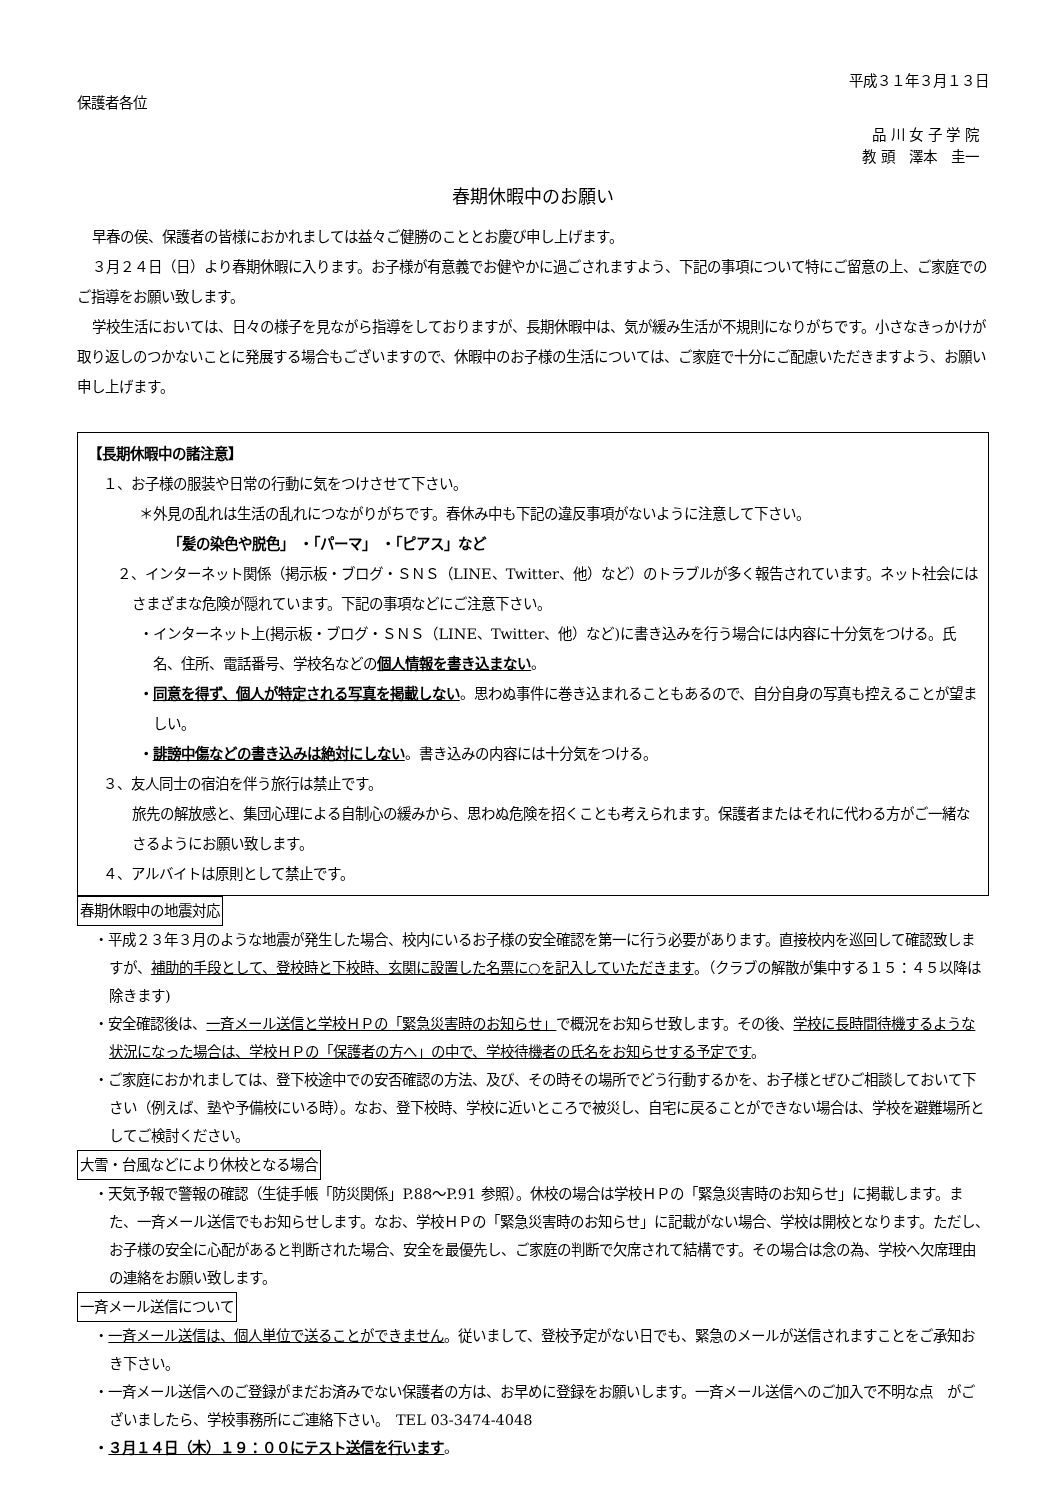平成３１年３月１３日
保護者各位
品 川 女 子 学 院
教 頭　澤本　圭一
春期休暇中のお願い
早春の侯、保護者の皆様におかれましては益々ご健勝のこととお慶び申し上げます。
３月２４日（日）より春期休暇に入ります。お子様が有意義でお健やかに過ごされますよう、下記の事項について特にご留意の上、ご家庭でのご指導をお願い致します。
学校生活においては、日々の様子を見ながら指導をしておりますが、長期休暇中は、気が緩み生活が不規則になりがちです。小さなきっかけが取り返しのつかないことに発展する場合もございますので、休暇中のお子様の生活については、ご家庭で十分にご配慮いただきますよう、お願い申し上げます。
【長期休暇中の諸注意】
１、お子様の服装や日常の行動に気をつけさせて下さい。
＊外見の乱れは生活の乱れにつながりがちです。春休み中も下記の違反事項がないように注意して下さい。
「髪の染色や脱色」 ・「パーマ」 ・「ピアス」など
２、インターネット関係（掲示板・ブログ・ＳＮＳ（LINE、Twitter、他）など）のトラブルが多く報告されています。ネット社会にはさまざまな危険が隠れています。下記の事項などにご注意下さい。
・インターネット上(掲示板・ブログ・ＳＮＳ（LINE、Twitter、他）など)に書き込みを行う場合には内容に十分気をつける。氏名、住所、電話番号、学校名などの個人情報を書き込まない。
・同意を得ず、個人が特定される写真を掲載しない。思わぬ事件に巻き込まれることもあるので、自分自身の写真も控えることが望ましい。
・誹謗中傷などの書き込みは絶対にしない。書き込みの内容には十分気をつける。
３、友人同士の宿泊を伴う旅行は禁止です。
旅先の解放感と、集団心理による自制心の緩みから、思わぬ危険を招くことも考えられます。保護者またはそれに代わる方がご一緒なさるようにお願い致します。
４、アルバイトは原則として禁止です。
春期休暇中の地震対応
・平成２３年３月のような地震が発生した場合、校内にいるお子様の安全確認を第一に行う必要があります。直接校内を巡回して確認致しますが、補助的手段として、登校時と下校時、玄関に設置した名票に○を記入していただきます。（クラブの解散が集中する１５：４５以降は除きます)
・安全確認後は、一斉メール送信と学校ＨＰの「緊急災害時のお知らせ」で概況をお知らせ致します。その後、学校に長時間待機するような状況になった場合は、学校ＨＰの「保護者の方へ」の中で、学校待機者の氏名をお知らせする予定です。
・ご家庭におかれましては、登下校途中での安否確認の方法、及び、その時その場所でどう行動するかを、お子様とぜひご相談しておいて下さい（例えば、塾や予備校にいる時）。なお、登下校時、学校に近いところで被災し、自宅に戻ることができない場合は、学校を避難場所としてご検討ください。
大雪・台風などにより休校となる場合
・天気予報で警報の確認（生徒手帳「防災関係」P.88～P.91 参照）。休校の場合は学校ＨＰの「緊急災害時のお知らせ」に掲載します。また、一斉メール送信でもお知らせします。なお、学校ＨＰの「緊急災害時のお知らせ」に記載がない場合、学校は開校となります。ただし、お子様の安全に心配があると判断された場合、安全を最優先し、ご家庭の判断で欠席されて結構です。その場合は念の為、学校へ欠席理由の連絡をお願い致します。
一斉メール送信について
・一斉メール送信は、個人単位で送ることができません。従いまして、登校予定がない日でも、緊急のメールが送信されますことをご承知おき下さい。
・一斉メール送信へのご登録がまだお済みでない保護者の方は、お早めに登録をお願いします。一斉メール送信へのご加入で不明な点　がございましたら、学校事務所にご連絡下さい。　TEL 03-3474-4048
・３月１４日（木）１９：００にテスト送信を行います。